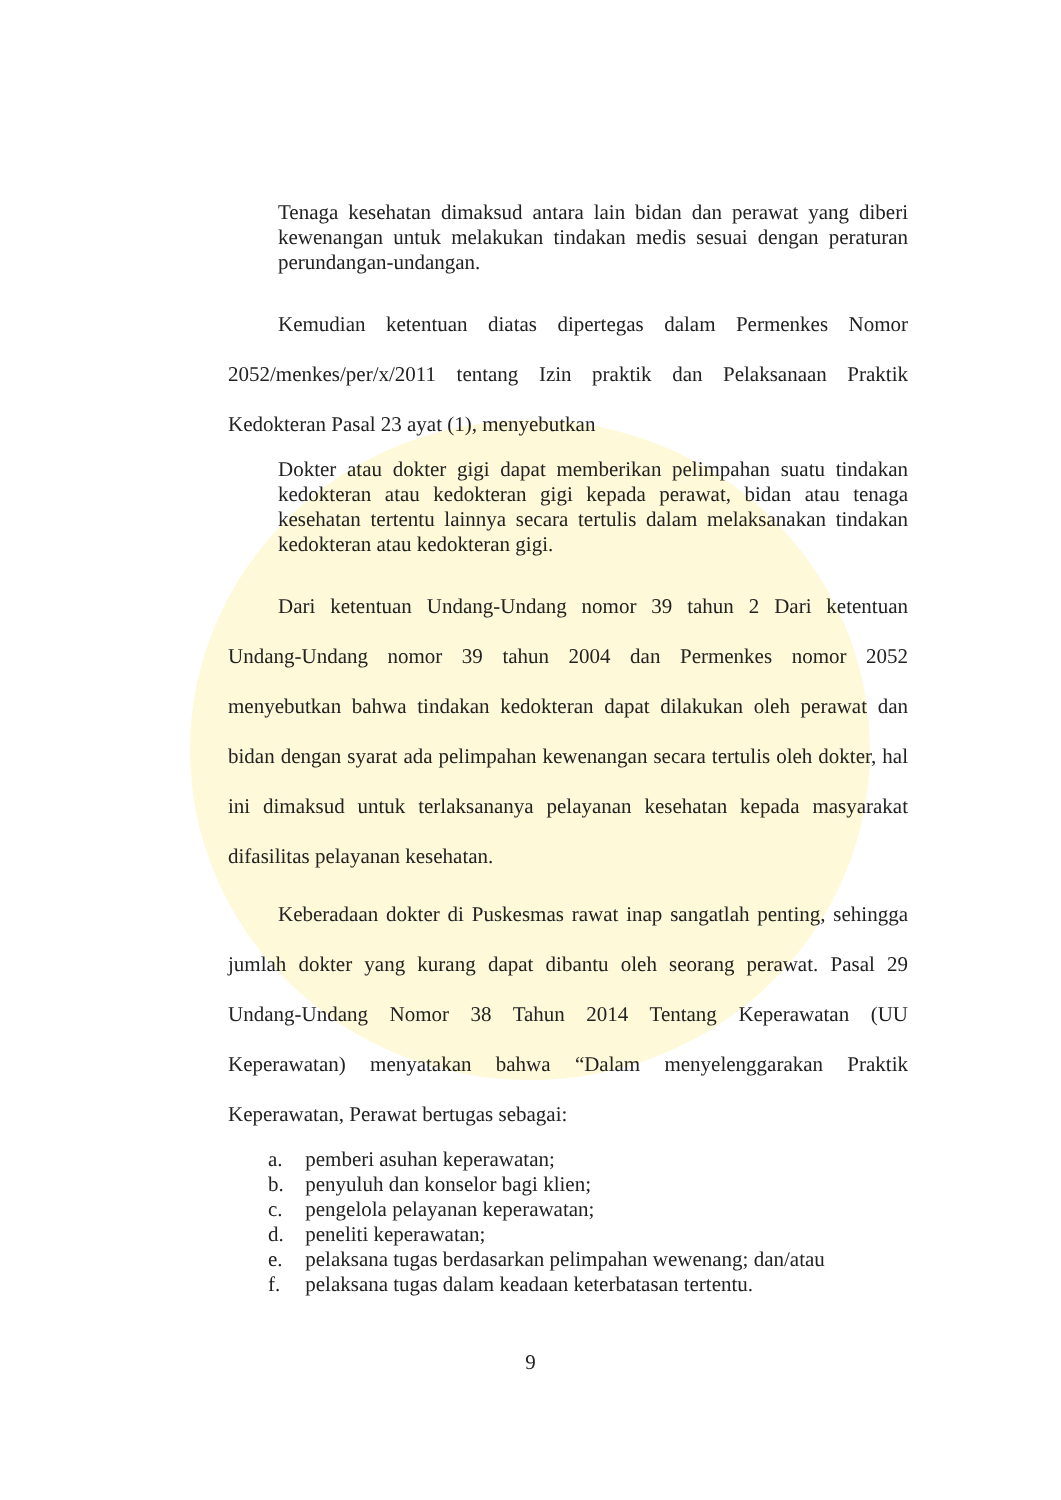Tenaga kesehatan dimaksud antara lain bidan dan perawat yang diberi kewenangan untuk melakukan tindakan medis sesuai dengan peraturan perundangan-undangan.
Kemudian ketentuan diatas dipertegas dalam Permenkes Nomor 2052/menkes/per/x/2011 tentang Izin praktik dan Pelaksanaan Praktik Kedokteran Pasal 23 ayat (1), menyebutkan
Dokter atau dokter gigi dapat memberikan pelimpahan suatu tindakan kedokteran atau kedokteran gigi kepada perawat, bidan atau tenaga kesehatan tertentu lainnya secara tertulis dalam melaksanakan tindakan kedokteran atau kedokteran gigi.
Dari ketentuan Undang-Undang nomor 39 tahun 2 Dari ketentuan Undang-Undang nomor 39 tahun 2004 dan Permenkes nomor 2052 menyebutkan bahwa tindakan kedokteran dapat dilakukan oleh perawat dan bidan dengan syarat ada pelimpahan kewenangan secara tertulis oleh dokter, hal ini dimaksud untuk terlaksananya pelayanan kesehatan kepada masyarakat difasilitas pelayanan kesehatan.
Keberadaan dokter di Puskesmas rawat inap sangatlah penting, sehingga jumlah dokter yang kurang dapat dibantu oleh seorang perawat. Pasal 29 Undang-Undang Nomor 38 Tahun 2014 Tentang Keperawatan (UU Keperawatan) menyatakan bahwa “Dalam menyelenggarakan Praktik Keperawatan, Perawat bertugas sebagai:
a. pemberi asuhan keperawatan;
b. penyuluh dan konselor bagi klien;
c. pengelola pelayanan keperawatan;
d. peneliti keperawatan;
e. pelaksana tugas berdasarkan pelimpahan wewenang; dan/atau
f. pelaksana tugas dalam keadaan keterbatasan tertentu.
9